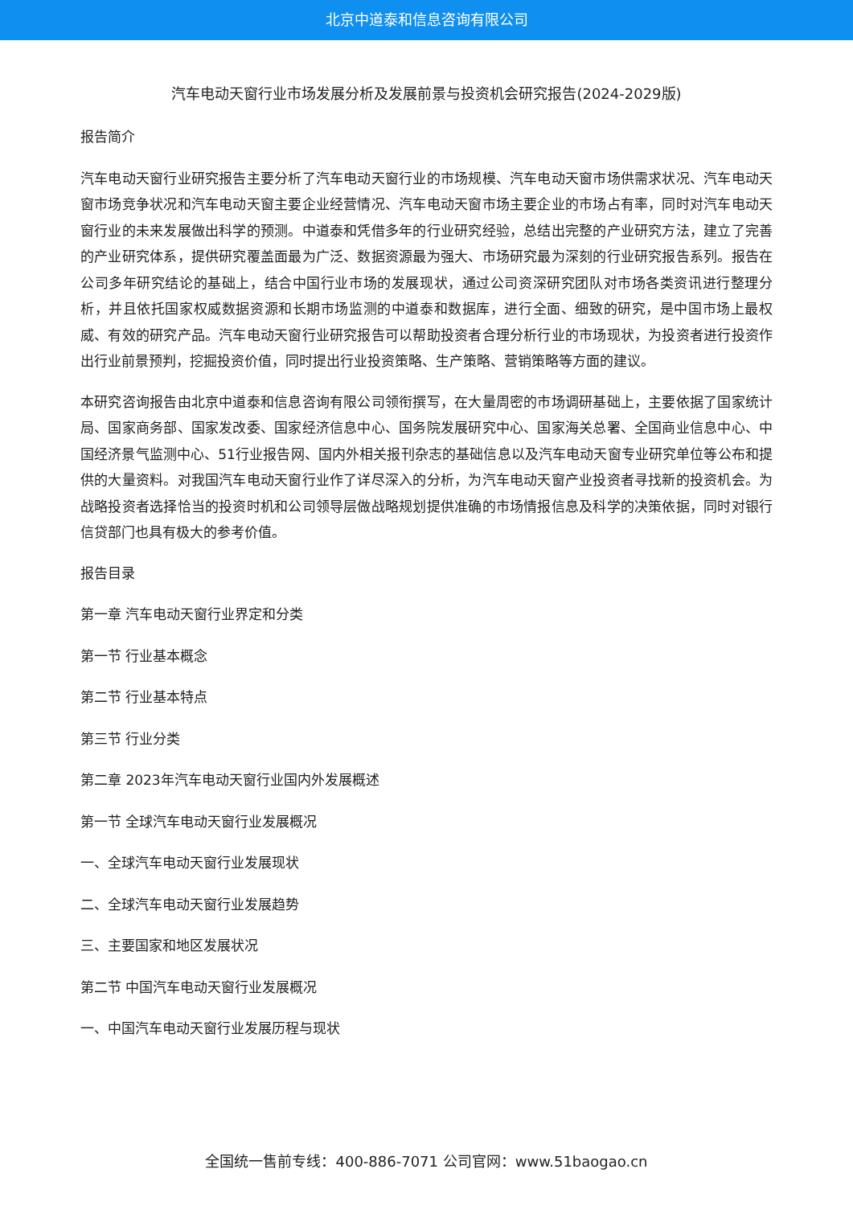北京中道泰和信息咨询有限公司
汽车电动天窗行业市场发展分析及发展前景与投资机会研究报告(2024-2029版)
报告简介
汽车电动天窗行业研究报告主要分析了汽车电动天窗行业的市场规模、汽车电动天窗市场供需求状况、汽车电动天窗市场竞争状况和汽车电动天窗主要企业经营情况、汽车电动天窗市场主要企业的市场占有率，同时对汽车电动天窗行业的未来发展做出科学的预测。中道泰和凭借多年的行业研究经验，总结出完整的产业研究方法，建立了完善的产业研究体系，提供研究覆盖面最为广泛、数据资源最为强大、市场研究最为深刻的行业研究报告系列。报告在公司多年研究结论的基础上，结合中国行业市场的发展现状，通过公司资深研究团队对市场各类资讯进行整理分析，并且依托国家权威数据资源和长期市场监测的中道泰和数据库，进行全面、细致的研究，是中国市场上最权威、有效的研究产品。汽车电动天窗行业研究报告可以帮助投资者合理分析行业的市场现状，为投资者进行投资作出行业前景预判，挖掘投资价值，同时提出行业投资策略、生产策略、营销策略等方面的建议。
本研究咨询报告由北京中道泰和信息咨询有限公司领衔撰写，在大量周密的市场调研基础上，主要依据了国家统计局、国家商务部、国家发改委、国家经济信息中心、国务院发展研究中心、国家海关总署、全国商业信息中心、中国经济景气监测中心、51行业报告网、国内外相关报刊杂志的基础信息以及汽车电动天窗专业研究单位等公布和提供的大量资料。对我国汽车电动天窗行业作了详尽深入的分析，为汽车电动天窗产业投资者寻找新的投资机会。为战略投资者选择恰当的投资时机和公司领导层做战略规划提供准确的市场情报信息及科学的决策依据，同时对银行信贷部门也具有极大的参考价值。
报告目录
第一章 汽车电动天窗行业界定和分类
第一节 行业基本概念
第二节 行业基本特点
第三节 行业分类
第二章 2023年汽车电动天窗行业国内外发展概述
第一节 全球汽车电动天窗行业发展概况
一、全球汽车电动天窗行业发展现状
二、全球汽车电动天窗行业发展趋势
三、主要国家和地区发展状况
第二节 中国汽车电动天窗行业发展概况
一、中国汽车电动天窗行业发展历程与现状
全国统一售前专线：400-886-7071 公司官网：www.51baogao.cn